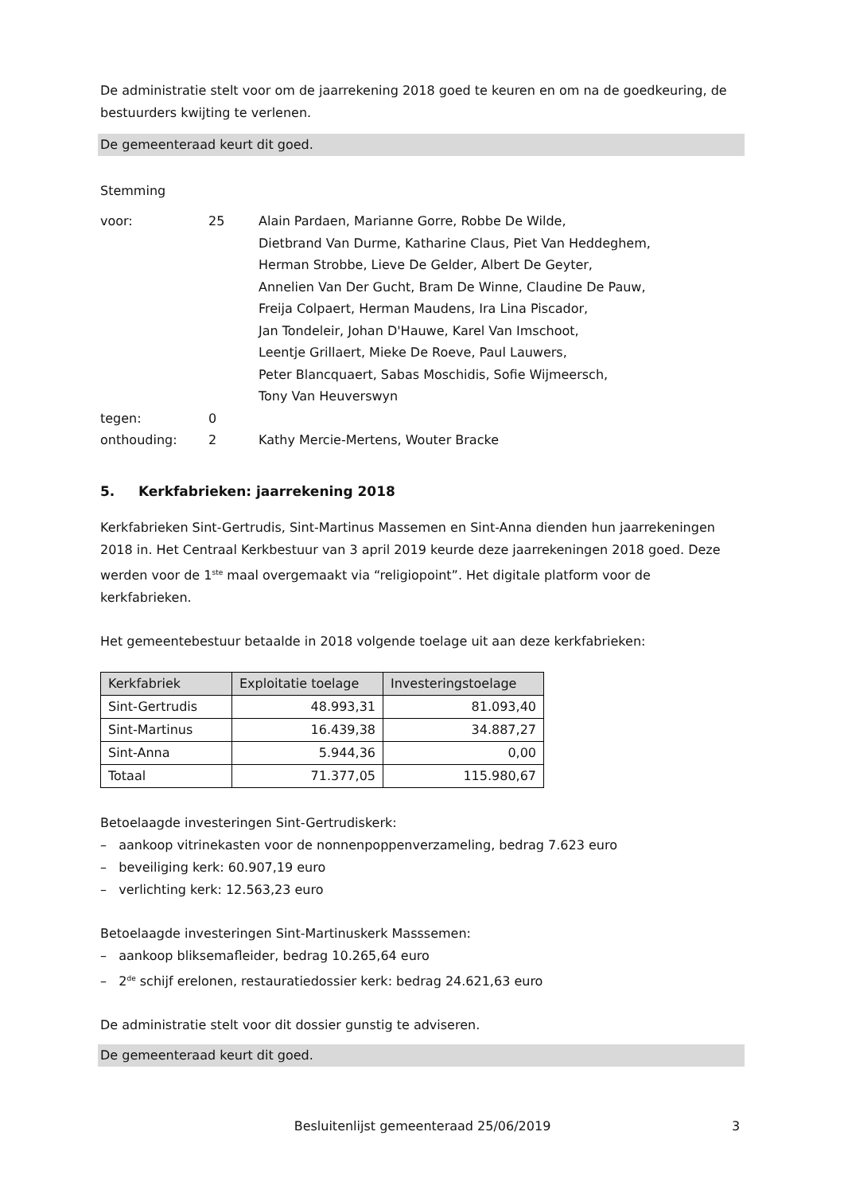De administratie stelt voor om de jaarrekening 2018 goed te keuren en om na de goedkeuring, de bestuurders kwijting te verlenen.
De gemeenteraad keurt dit goed.
Stemming
| voor: | 25 | Alain Pardaen, Marianne Gorre, Robbe De Wilde, Dietbrand Van Durme, Katharine Claus, Piet Van Heddeghem, Herman Strobbe, Lieve De Gelder, Albert De Geyter, Annelien Van Der Gucht, Bram De Winne, Claudine De Pauw, Freija Colpaert, Herman Maudens, Ira Lina Piscador, Jan Tondeleir, Johan D'Hauwe, Karel Van Imschoot, Leentje Grillaert, Mieke De Roeve, Paul Lauwers, Peter Blancquaert, Sabas Moschidis, Sofie Wijmeersch, Tony Van Heuverswyn |
| tegen: | 0 | |
| onthouding: | 2 | Kathy Mercie-Mertens, Wouter Bracke |
5. Kerkfabrieken: jaarrekening 2018
Kerkfabrieken Sint-Gertrudis, Sint-Martinus Massemen en Sint-Anna dienden hun jaarrekeningen 2018 in. Het Centraal Kerkbestuur van 3 april 2019 keurde deze jaarrekeningen 2018 goed. Deze werden voor de 1<sup>ste</sup> maal overgemaakt via “religiopoint”. Het digitale platform voor de kerkfabrieken.
Het gemeentebestuur betaalde in 2018 volgende toelage uit aan deze kerkfabrieken:
| Kerkfabriek | Exploitatie toelage | Investeringstoelage |
| --- | --- | --- |
| Sint-Gertrudis | 48.993,31 | 81.093,40 |
| Sint-Martinus | 16.439,38 | 34.887,27 |
| Sint-Anna | 5.944,36 | 0,00 |
| Totaal | 71.377,05 | 115.980,67 |
Betoelaagde investeringen Sint-Gertrudiskerk:
– aankoop vitrinekasten voor de nonnenpoppenverzameling, bedrag 7.623 euro
– beveiliging kerk: 60.907,19 euro
– verlichting kerk: 12.563,23 euro
Betoelaagde investeringen Sint-Martinuskerk Masssemen:
– aankoop bliksemafleider, bedrag 10.265,64 euro
– 2<sup>de</sup> schijf erelonen, restauratiedossier kerk: bedrag 24.621,63 euro
De administratie stelt voor dit dossier gunstig te adviseren.
De gemeenteraad keurt dit goed.
Besluitenlijst gemeenteraad 25/06/2019 3